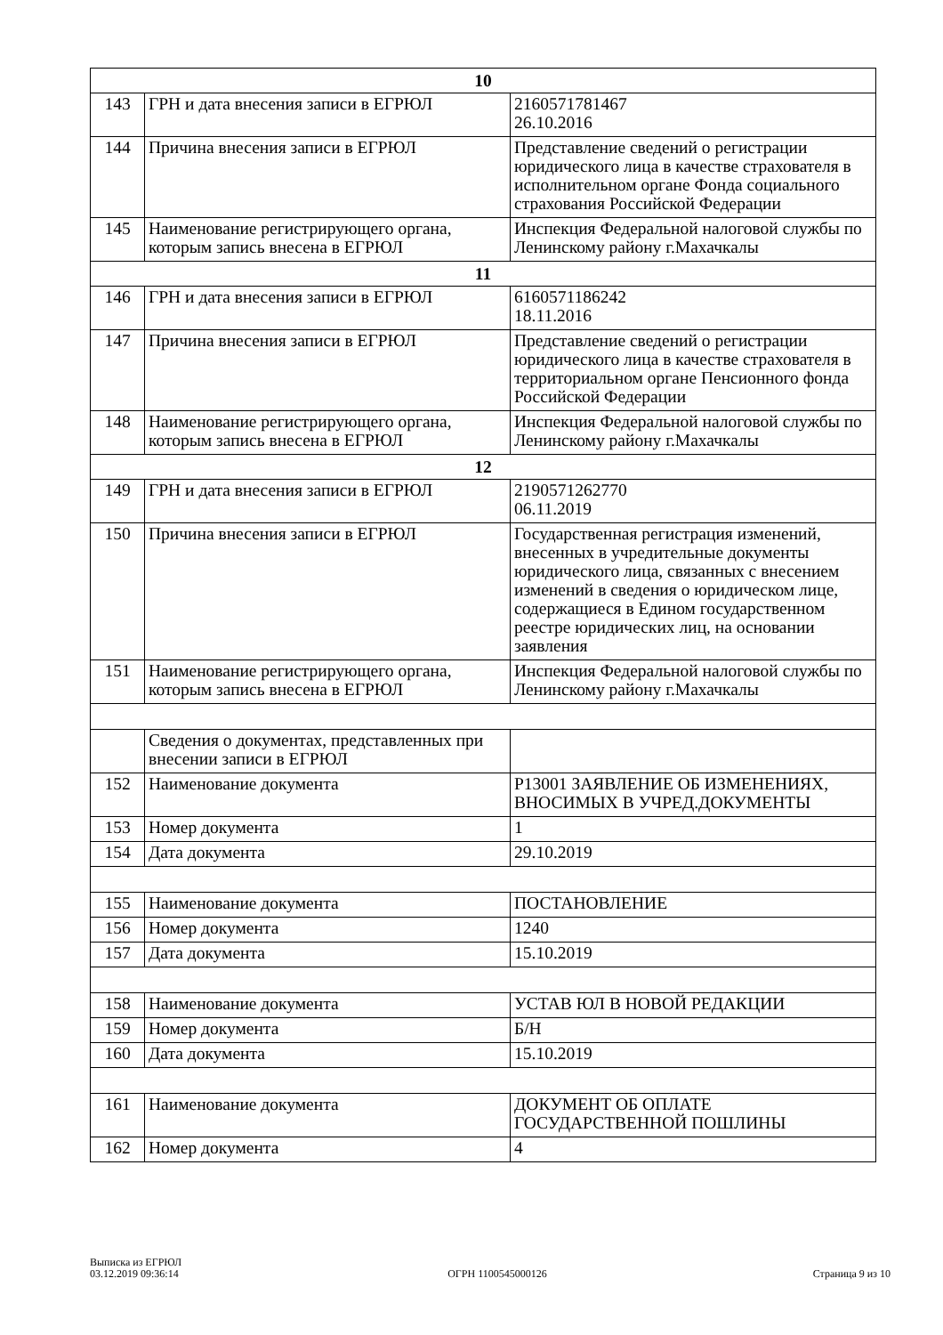| 10 | | |
| 143 | ГРН и дата внесения записи в ЕГРЮЛ | 2160571781467 26.10.2016 |
| 144 | Причина внесения записи в ЕГРЮЛ | Представление сведений о регистрации юридического лица в качестве страхователя в исполнительном органе Фонда социального страхования Российской Федерации |
| 145 | Наименование регистрирующего органа, которым запись внесена в ЕГРЮЛ | Инспекция Федеральной налоговой службы по Ленинскому району г.Махачкалы |
| 11 | | |
| 146 | ГРН и дата внесения записи в ЕГРЮЛ | 6160571186242 18.11.2016 |
| 147 | Причина внесения записи в ЕГРЮЛ | Представление сведений о регистрации юридического лица в качестве страхователя в территориальном органе Пенсионного фонда Российской Федерации |
| 148 | Наименование регистрирующего органа, которым запись внесена в ЕГРЮЛ | Инспекция Федеральной налоговой службы по Ленинскому району г.Махачкалы |
| 12 | | |
| 149 | ГРН и дата внесения записи в ЕГРЮЛ | 2190571262770 06.11.2019 |
| 150 | Причина внесения записи в ЕГРЮЛ | Государственная регистрация изменений, внесенных в учредительные документы юридического лица, связанных с внесением изменений в сведения о юридическом лице, содержащиеся в Едином государственном реестре юридических лиц, на основании заявления |
| 151 | Наименование регистрирующего органа, которым запись внесена в ЕГРЮЛ | Инспекция Федеральной налоговой службы по Ленинскому району г.Махачкалы |
| | Сведения о документах, представленных при внесении записи в ЕГРЮЛ | |
| 152 | Наименование документа | Р13001 ЗАЯВЛЕНИЕ ОБ ИЗМЕНЕНИЯХ, ВНОСИМЫХ В УЧРЕД.ДОКУМЕНТЫ |
| 153 | Номер документа | 1 |
| 154 | Дата документа | 29.10.2019 |
| 155 | Наименование документа | ПОСТАНОВЛЕНИЕ |
| 156 | Номер документа | 1240 |
| 157 | Дата документа | 15.10.2019 |
| 158 | Наименование документа | УСТАВ ЮЛ В НОВОЙ РЕДАКЦИИ |
| 159 | Номер документа | Б/Н |
| 160 | Дата документа | 15.10.2019 |
| 161 | Наименование документа | ДОКУМЕНТ ОБ ОПЛАТЕ ГОСУДАРСТВЕННОЙ ПОШЛИНЫ |
| 162 | Номер документа | 4 |
Выписка из ЕГРЮЛ
03.12.2019 09:36:14
ОГРН 1100545000126
Страница 9 из 10